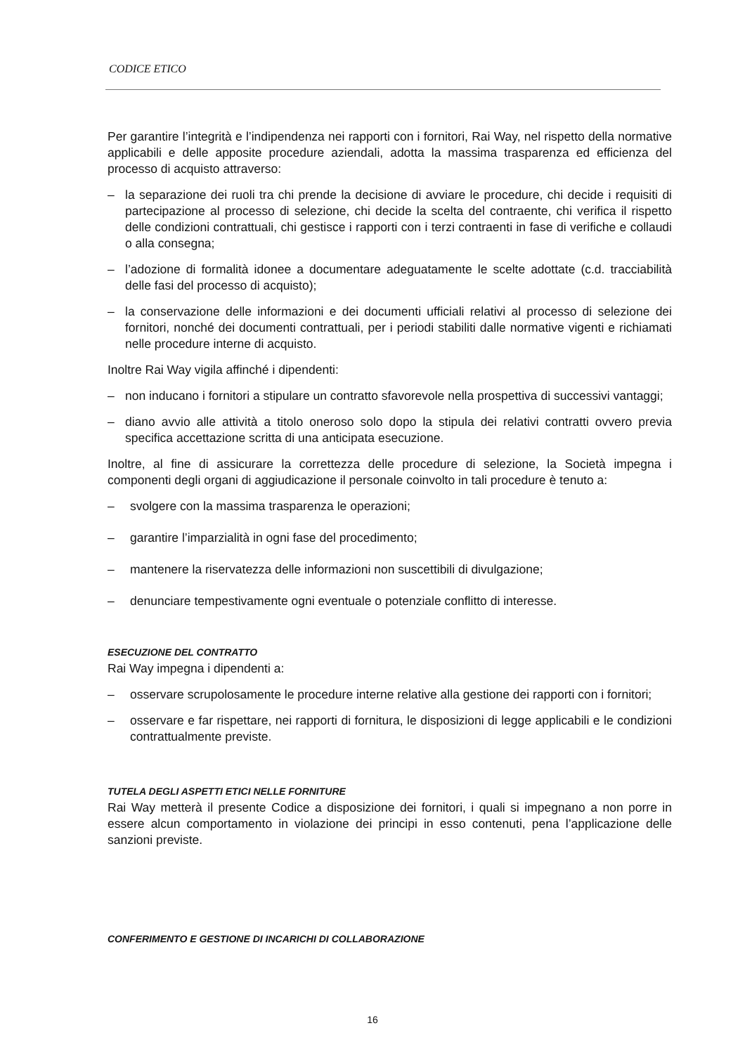CODICE ETICO
Per garantire l’integrità e l’indipendenza nei rapporti con i fornitori, Rai Way, nel rispetto della normative applicabili e delle apposite procedure aziendali, adotta la massima trasparenza ed efficienza del processo di acquisto attraverso:
– la separazione dei ruoli tra chi prende la decisione di avviare le procedure, chi decide i requisiti di partecipazione al processo di selezione, chi decide la scelta del contraente, chi verifica il rispetto delle condizioni contrattuali, chi gestisce i rapporti con i terzi contraenti in fase di verifiche e collaudi o alla consegna;
– l’adozione di formalità idonee a documentare adeguatamente le scelte adottate (c.d. tracciabilità delle fasi del processo di acquisto);
– la conservazione delle informazioni e dei documenti ufficiali relativi al processo di selezione dei fornitori, nonché dei documenti contrattuali, per i periodi stabiliti dalle normative vigenti e richiamati nelle procedure interne di acquisto.
Inoltre Rai Way vigila affinché i dipendenti:
– non inducano i fornitori a stipulare un contratto sfavorevole nella prospettiva di successivi vantaggi;
– diano avvio alle attività a titolo oneroso solo dopo la stipula dei relativi contratti ovvero previa specifica accettazione scritta di una anticipata esecuzione.
Inoltre, al fine di assicurare la correttezza delle procedure di selezione, la Società impegna i componenti degli organi di aggiudicazione il personale coinvolto in tali procedure è tenuto a:
– svolgere con la massima trasparenza le operazioni;
– garantire l’imparzialità in ogni fase del procedimento;
– mantenere la riservatezza delle informazioni non suscettibili di divulgazione;
– denunciare tempestivamente ogni eventuale o potenziale conflitto di interesse.
ESECUZIONE DEL CONTRATTO
Rai Way impegna i dipendenti a:
– osservare scrupolosamente le procedure interne relative alla gestione dei rapporti con i fornitori;
– osservare e far rispettare, nei rapporti di fornitura, le disposizioni di legge applicabili e le condizioni contrattualmente previste.
TUTELA DEGLI ASPETTI ETICI NELLE FORNITURE
Rai Way metterà il presente Codice a disposizione dei fornitori, i quali si impegnano a non porre in essere alcun comportamento in violazione dei principi in esso contenuti, pena l’applicazione delle sanzioni previste.
CONFERIMENTO E GESTIONE DI INCARICHI DI COLLABORAZIONE
16